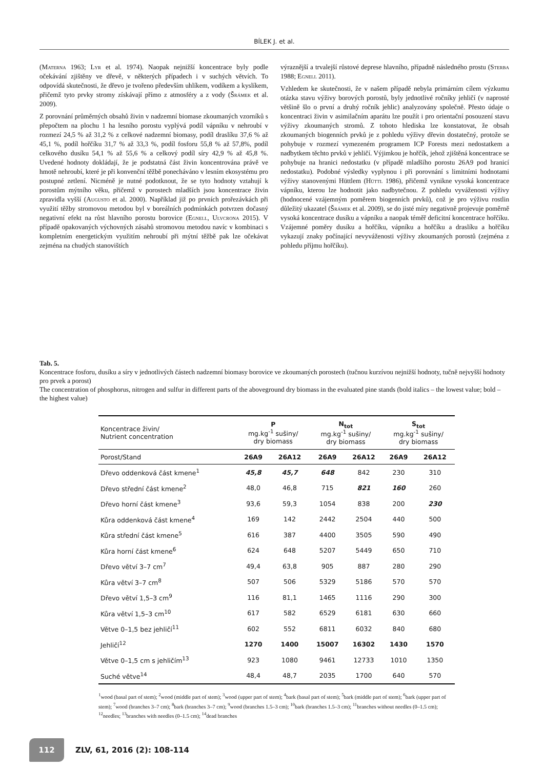BÍLEK J. et al.
(Materna 1963; Lyr et al. 1974). Naopak nejnižší koncentrace byly podle očekávání zjištěny ve dřevě, v některých případech i v suchých větvích. To odpovídá skutečnosti, že dřevo je tvořeno především uhlíkem, vodíkem a kyslíkem, přičemž tyto prvky stromy získávají přímo z atmosféry a z vody (Šrámek et al. 2009).
Z porovnání průměrných obsahů živin v nadzemní biomase zkoumaných vzorníků s přepočtem na plochu 1 ha lesního porostu vyplývá podíl vápníku v nehroubí v rozmezí 24,5 % až 31,2 % z celkové nadzemní biomasy, podíl draslíku 37,6 % až 45,1 %, podíl hořčíku 31,7 % až 33,3 %, podíl fosforu 55,8 % až 57,8%, podíl celkového dusíku 54,1 % až 55,6 % a celkový podíl síry 42,9 % až 45,8 %. Uvedené hodnoty dokládají, že je podstatná část živin koncentrována právě ve hmotě nehroubí, které je při konvenční těžbě ponecháváno v lesním ekosystému pro postupné zetlení. Nicméně je nutné podotknout, že se tyto hodnoty vztahují k porostům mýtního věku, přičemž v porostech mladších jsou koncentrace živin zpravidla vyšší (Augusto et al. 2000). Například již po prvních prořezávkách při využití těžby stromovou metodou byl v boreálních podmínkách potvrzen dočasný negativní efekt na růst hlavního porostu borovice (Egnell, Ulvcrona 2015). V případě opakovaných výchovných zásahů stromovou metodou navíc v kombinaci s kompletním energetickým využitím nehroubí při mýtní těžbě pak lze očekávat zejména na chudých stanovištích
výraznější a trvalejší růstové deprese hlavního, případně následného prostu (Sterba 1988; Egnell 2011).
Vzhledem ke skutečnosti, že v našem případě nebyla primárním cílem výzkumu otázka stavu výživy borových porostů, byly jednotlivé ročníky jehličí (v naprosté většině šlo o první a druhý ročník jehlic) analyzovány společně. Přesto údaje o koncentraci živin v asimilačním aparátu lze použít i pro orientační posouzení stavu výživy zkoumaných stromů. Z tohoto hlediska lze konstatovat, že obsah zkoumaných biogenních prvků je z pohledu výživy dřevin dostatečný, protože se pohybuje v rozmezí vymezeném programem ICP Forests mezi nedostatkem a nadbytkem těchto prvků v jehličí. Výjimkou je hořčík, jehož zjištěná koncentrace se pohybuje na hranici nedostatku (v případě mladšího porostu 26A9 pod hranicí nedostatku). Podobné výsledky vyplynou i při porovnání s limitními hodnotami výživy stanovenými Hüttlem (Hüttl 1986), přičemž vynikne vysoká koncentrace vápníku, kterou lze hodnotit jako nadbytečnou. Z pohledu vyváženosti výživy (hodnocené vzájemným poměrem biogenních prvků), což je pro výživu rostlin důležitý ukazatel (Šrámek et al. 2009), se do jisté míry negativně projevuje poměrně vysoká koncentrace dusíku a vápníku a naopak téměř deficitní koncentrace hořčíku. Vzájemné poměry dusíku a hořčíku, vápníku a hořčíku a draslíku a hořčíku vykazují znaky počínající nevyváženosti výživy zkoumaných porostů (zejména z pohledu příjmu hořčíku).
Tab. 5.
Koncentrace fosforu, dusíku a síry v jednotlivých částech nadzemní biomasy borovice ve zkoumaných porostech (tučnou kurzívou nejnižší hodnoty, tučně nejvyšší hodnoty pro prvek a porost)
The concentration of phosphorus, nitrogen and sulfur in different parts of the aboveground dry biomass in the evaluated pine stands (bold italics – the lowest value; bold – the highest value)
| Koncentrace živin/ Nutrient concentration | P mg.kg<sup>-1</sup> sušiny/ dry biomass | | N<sub>tot</sub> mg.kg<sup>-1</sup> sušiny/ dry biomass | | S<sub>tot</sub> mg.kg<sup>-1</sup> sušiny/ dry biomass | |
| --- | --- | --- | --- | --- | --- | --- |
| Porost/Stand | 26A9 | 26A12 | 26A9 | 26A12 | 26A9 | 26A12 |
| Dřevo oddenková část kmene<sup>1</sup> | 45,8 | 45,7 | 648 | 842 | 230 | 310 |
| Dřevo střední část kmene<sup>2</sup> | 48,0 | 46,8 | 715 | 821 | 160 | 260 |
| Dřevo horní část kmene<sup>3</sup> | 93,6 | 59,3 | 1054 | 838 | 200 | 230 |
| Kůra oddenková část kmene<sup>4</sup> | 169 | 142 | 2442 | 2504 | 440 | 500 |
| Kůra střední část kmene<sup>5</sup> | 616 | 387 | 4400 | 3505 | 590 | 490 |
| Kůra horní část kmene<sup>6</sup> | 624 | 648 | 5207 | 5449 | 650 | 710 |
| Dřevo větví 3–7 cm<sup>7</sup> | 49,4 | 63,8 | 905 | 887 | 280 | 290 |
| Kůra větví 3–7 cm<sup>8</sup> | 507 | 506 | 5329 | 5186 | 570 | 570 |
| Dřevo větví 1,5–3 cm<sup>9</sup> | 116 | 81,1 | 1465 | 1116 | 290 | 300 |
| Kůra větví 1,5–3 cm<sup>10</sup> | 617 | 582 | 6529 | 6181 | 630 | 660 |
| Větve 0–1,5 bez jehličí<sup>11</sup> | 602 | 552 | 6811 | 6032 | 840 | 680 |
| Jehličí<sup>12</sup> | 1270 | 1400 | 15007 | 16302 | 1430 | 1570 |
| Větve 0–1,5 cm s jehličím<sup>13</sup> | 923 | 1080 | 9461 | 12733 | 1010 | 1350 |
| Suché větve<sup>14</sup> | 48,4 | 48,7 | 2035 | 1700 | 640 | 570 |
<sup>1</sup> wood (basal part of stem); <sup>2</sup>wood (middle part of stem); <sup>3</sup>wood (upper part of stem); <sup>4</sup>bark (basal part of stem); <sup>5</sup>bark (middle part of stem); <sup>6</sup>bark (upper part of stem); <sup>7</sup>wood (branches 3–7 cm); <sup>8</sup>bark (branches 3–7 cm); <sup>9</sup>wood (branches 1.5–3 cm); <sup>10</sup>bark (branches 1.5–3 cm); <sup>11</sup>branches without needles (0–1.5 cm); <sup>12</sup>needles; <sup>13</sup>branches with needles (0–1.5 cm); <sup>14</sup>dead branches
112
ZLV, 61, 2016 (2): 108-114